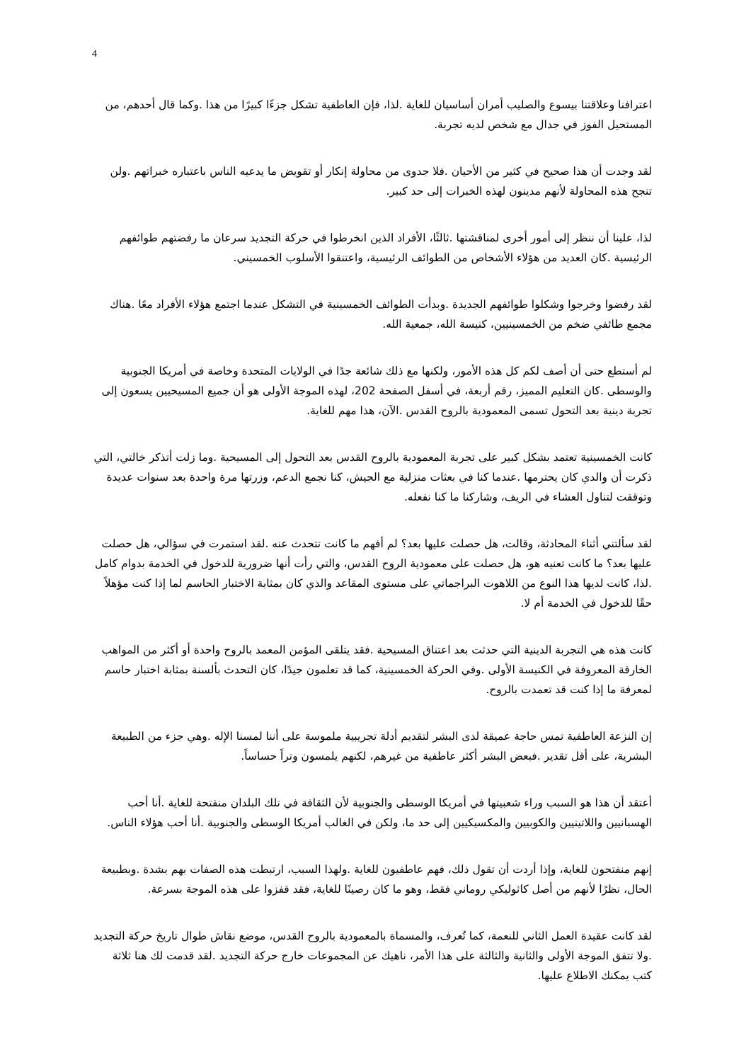4
اعترافنا وعلاقتنا بيسوع والصليب أمران أساسيان للغاية .لذا، فإن العاطفية تشكل جزءًا كبيرًا من هذا .وكما قال أحدهم، من المستحيل الفوز في جدال مع شخص لديه تجربة.
لقد وجدت أن هذا صحيح في كثير من الأحيان .فلا جدوى من محاولة إنكار أو تقويض ما يدعيه الناس باعتباره خبراتهم .ولن تنجح هذه المحاولة لأنهم مدينون لهذه الخبرات إلى حد كبير.
لذا، علينا أن ننظر إلى أمور أخرى لمناقشتها .ثالثًا، الأفراد الذين انخرطوا في حركة التجديد سرعان ما رفضتهم طوائفهم الرئيسية .كان العديد من هؤلاء الأشخاص من الطوائف الرئيسية، واعتنقوا الأسلوب الخمسيني.
لقد رفضوا وخرجوا وشكلوا طوائفهم الجديدة .وبدأت الطوائف الخمسينية في التشكل عندما اجتمع هؤلاء الأفراد معًا .هناك مجمع طائفي ضخم من الخمسينيين، كنيسة الله، جمعية الله.
لم أستطع حتى أن أصف لكم كل هذه الأمور، ولكنها مع ذلك شائعة جدًا في الولايات المتحدة وخاصة في أمريكا الجنوبية والوسطى .كان التعليم المميز، رقم أربعة، في أسفل الصفحة 202، لهذه الموجة الأولى هو أن جميع المسيحيين يسعون إلى تجربة دينية بعد التحول تسمى المعمودية بالروح القدس .الآن، هذا مهم للغاية.
كانت الخمسينية تعتمد بشكل كبير على تجربة المعمودية بالروح القدس بعد التحول إلى المسيحية .وما زلت أتذكر خالتي، التي ذكرت أن والدي كان يحترمها .عندما كنا في بعثات منزلية مع الجيش، كنا نجمع الدعم، وزرتها مرة واحدة بعد سنوات عديدة وتوقفت لتناول العشاء في الريف، وشاركنا ما كنا نفعله.
لقد سألتني أثناء المحادثة، وقالت، هل حصلت عليها بعد؟ لم أفهم ما كانت تتحدث عنه .لقد استمرت في سؤالي، هل حصلت عليها بعد؟ ما كانت تعنيه هو، هل حصلت على معمودية الروح القدس، والتي رأت أنها ضرورية للدخول في الخدمة بدوام كامل .لذا، كانت لديها هذا النوع من اللاهوت البراجماتي على مستوى المقاعد والذي كان بمثابة الاختبار الحاسم لما إذا كنت مؤهلاً حقًا للدخول في الخدمة أم لا.
كانت هذه هي التجربة الدينية التي حدثت بعد اعتناق المسيحية .فقد يتلقى المؤمن المعمد بالروح واحدة أو أكثر من المواهب الخارقة المعروفة في الكنيسة الأولى .وفي الحركة الخمسينية، كما قد تعلمون جيدًا، كان التحدث بألسنة بمثابة اختبار حاسم لمعرفة ما إذا كنت قد تعمدت بالروح.
إن النزعة العاطفية تمس حاجة عميقة لدى البشر لتقديم أدلة تجريبية ملموسة على أننا لمسنا الإله .وهي جزء من الطبيعة البشرية، على أقل تقدير .فبعض البشر أكثر عاطفية من غيرهم، لكنهم يلمسون وتراً حساساً.
أعتقد أن هذا هو السبب وراء شعبيتها في أمريكا الوسطى والجنوبية لأن الثقافة في تلك البلدان منفتحة للغاية .أنا أحب الهسبانيين واللاتينيين والكوبيين والمكسيكيين إلى حد ما، ولكن في الغالب أمريكا الوسطى والجنوبية .أنا أحب هؤلاء الناس.
إنهم منفتحون للغاية، وإذا أردت أن تقول ذلك، فهم عاطفيون للغاية .ولهذا السبب، ارتبطت هذه الصفات بهم بشدة .وبطبيعة الحال، نظرًا لأنهم من أصل كاثوليكي روماني فقط، وهو ما كان رصينًا للغاية، فقد قفزوا على هذه الموجة بسرعة.
لقد كانت عقيدة العمل الثاني للنعمة، كما تُعرف، والمسماة بالمعمودية بالروح القدس، موضع نقاش طوال تاريخ حركة التجديد .ولا تتفق الموجة الأولى والثانية والثالثة على هذا الأمر، ناهيك عن المجموعات خارج حركة التجديد .لقد قدمت لك هنا ثلاثة كتب يمكنك الاطلاع عليها.